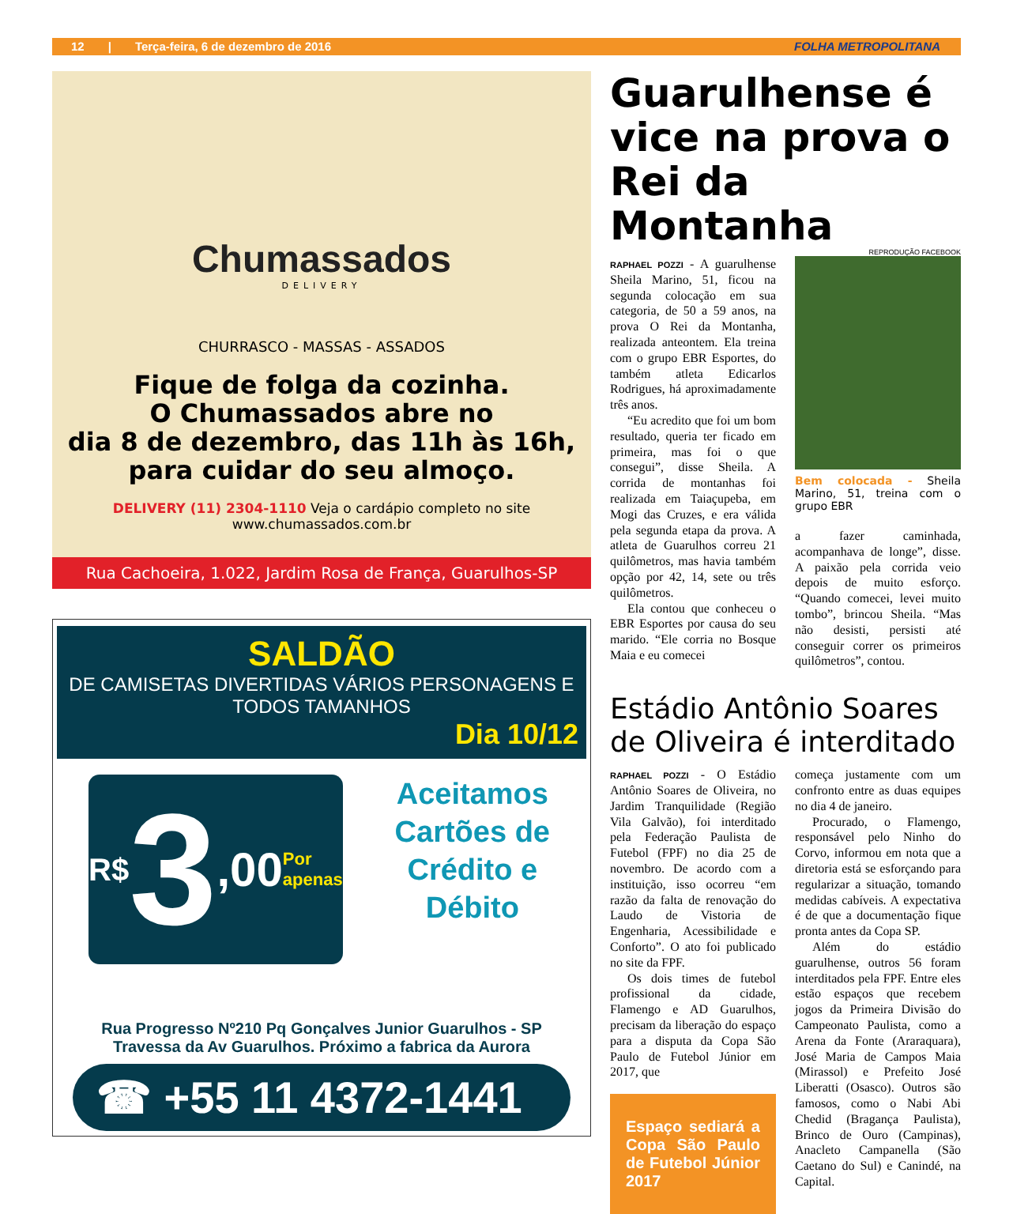12 | Terça-feira, 6 de dezembro de 2016 FOLHA METROPOLITANA
Chumassados
DELIVERY
CHURRASCO - MASSAS - ASSADOS
Fique de folga da cozinha.
O Chumassados abre no
dia 8 de dezembro, das 11h às 16h,
para cuidar do seu almoço.
DELIVERY (11) 2304-1110 Veja o cardápio completo no site www.chumassados.com.br
Rua Cachoeira, 1.022, Jardim Rosa de França, Guarulhos-SP
SALDÃO
DE CAMISETAS DIVERTIDAS VÁRIOS PERSONAGENS E TODOS TAMANHOS
Dia 10/12
R$ 3,00 Por apenas
Aceitamos Cartões de Crédito e Débito
Rua Progresso Nº210 Pq Gonçalves Junior Guarulhos - SP
Travessa da Av Guarulhos. Próximo a fabrica da Aurora
☎ +55 11 4372-1441
Guarulhense é vice na prova o Rei da Montanha
REPRODUÇÃO FACEBOOK
RAPHAEL POZZI - A guarulhense Sheila Marino, 51, ficou na segunda colocação em sua categoria, de 50 a 59 anos, na prova O Rei da Montanha, realizada anteontem. Ela treina com o grupo EBR Esportes, do também atleta Edicarlos Rodrigues, há aproximadamente três anos.
“Eu acredito que foi um bom resultado, queria ter ficado em primeira, mas foi o que consegui”, disse Sheila. A corrida de montanhas foi realizada em Taiaçupeba, em Mogi das Cruzes, e era válida pela segunda etapa da prova. A atleta de Guarulhos correu 21 quilômetros, mas havia também opção por 42, 14, sete ou três quilômetros.
Ela contou que conheceu o EBR Esportes por causa do seu marido. “Ele corria no Bosque Maia e eu comecei
Bem colocada - Sheila Marino, 51, treina com o grupo EBR
a fazer caminhada, acompanhava de longe”, disse. A paixão pela corrida veio depois de muito esforço. “Quando comecei, levei muito tombo”, brincou Sheila. “Mas não desisti, persisti até conseguir correr os primeiros quilômetros”, contou.
Estádio Antônio Soares de Oliveira é interditado
RAPHAEL POZZI - O Estádio Antônio Soares de Oliveira, no Jardim Tranquilidade (Região Vila Galvão), foi interditado pela Federação Paulista de Futebol (FPF) no dia 25 de novembro. De acordo com a instituição, isso ocorreu “em razão da falta de renovação do Laudo de Vistoria de Engenharia, Acessibilidade e Conforto”. O ato foi publicado no site da FPF.
Os dois times de futebol profissional da cidade, Flamengo e AD Guarulhos, precisam da liberação do espaço para a disputa da Copa São Paulo de Futebol Júnior em 2017, que
Espaço sediará a Copa São Paulo de Futebol Júnior 2017
começa justamente com um confronto entre as duas equipes no dia 4 de janeiro.
Procurado, o Flamengo, responsável pelo Ninho do Corvo, informou em nota que a diretoria está se esforçando para regularizar a situação, tomando medidas cabíveis. A expectativa é de que a documentação fique pronta antes da Copa SP.
Além do estádio guarulhense, outros 56 foram interditados pela FPF. Entre eles estão espaços que recebem jogos da Primeira Divisão do Campeonato Paulista, como a Arena da Fonte (Araraquara), José Maria de Campos Maia (Mirassol) e Prefeito José Liberatti (Osasco). Outros são famosos, como o Nabi Abi Chedid (Bragança Paulista), Brinco de Ouro (Campinas), Anacleto Campanella (São Caetano do Sul) e Canindé, na Capital.